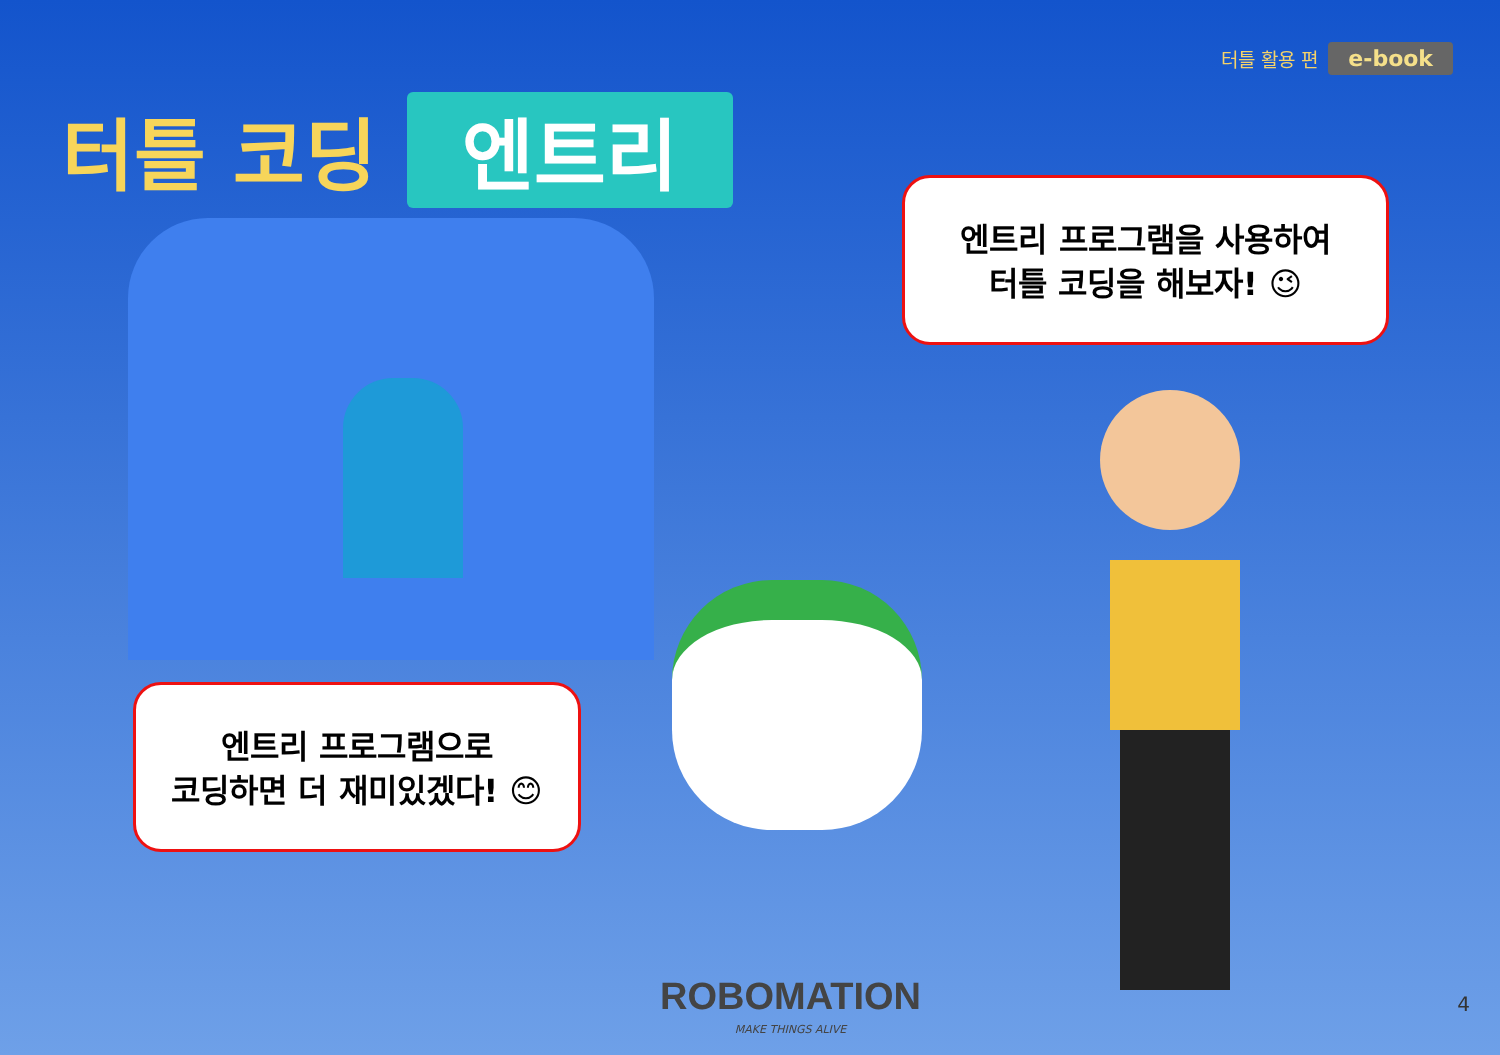터틀 활용 편 e-book
터틀 코딩 엔트리
엔트리 프로그램을 사용하여
터틀 코딩을 해보자! 😉
엔트리 프로그램으로
코딩하면 더 재미있겠다! 😊
ROBOMATION
MAKE THINGS ALIVE
4